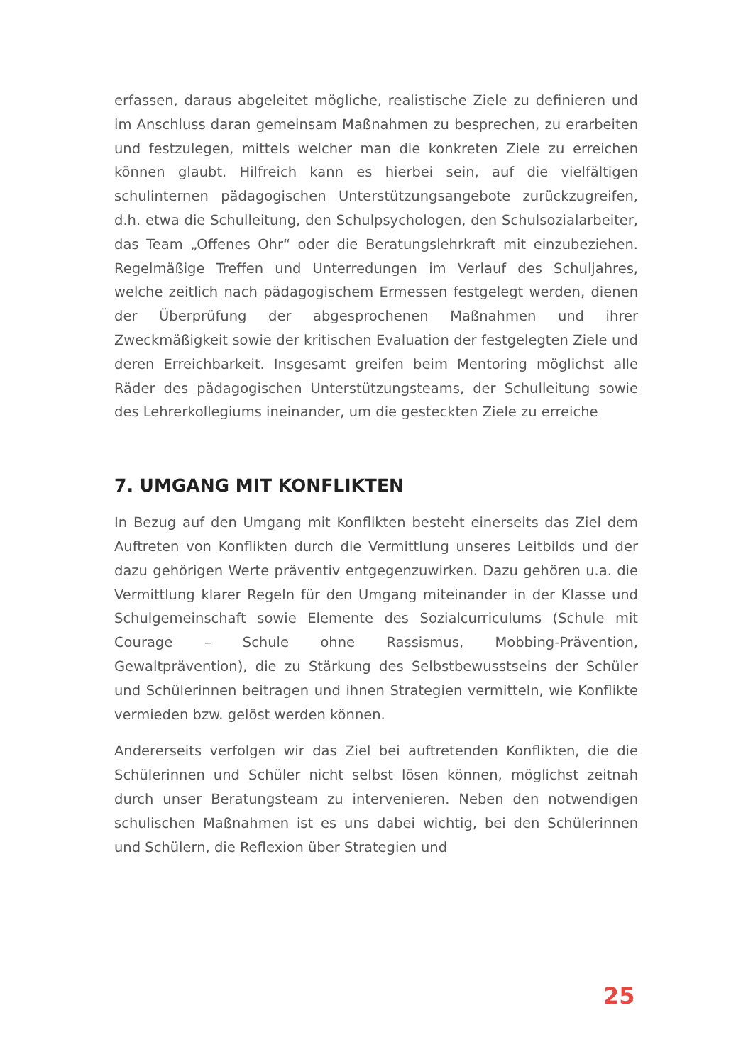erfassen, daraus abgeleitet mögliche, realistische Ziele zu definieren und im Anschluss daran gemeinsam Maßnahmen zu besprechen, zu erarbeiten und festzulegen, mittels welcher man die konkreten Ziele zu erreichen können glaubt. Hilfreich kann es hierbei sein, auf die vielfältigen schulinternen pädagogischen Unterstützungsangebote zurückzugreifen, d.h. etwa die Schulleitung, den Schulpsychologen, den Schulsozialarbeiter, das Team „Offenes Ohr“ oder die Beratungslehrkraft mit einzubeziehen. Regelmäßige Treffen und Unterredungen im Verlauf des Schuljahres, welche zeitlich nach pädagogischem Ermessen festgelegt werden, dienen der Überprüfung der abgesprochenen Maßnahmen und ihrer Zweckmäßigkeit sowie der kritischen Evaluation der festgelegten Ziele und deren Erreichbarkeit. Insgesamt greifen beim Mentoring möglichst alle Räder des pädagogischen Unterstützungsteams, der Schulleitung sowie des Lehrerkollegiums ineinander, um die gesteckten Ziele zu erreiche
7. UMGANG MIT KONFLIKTEN
In Bezug auf den Umgang mit Konflikten besteht einerseits das Ziel dem Auftreten von Konflikten durch die Vermittlung unseres Leitbilds und der dazu gehörigen Werte präventiv entgegenzuwirken. Dazu gehören u.a. die Vermittlung klarer Regeln für den Umgang miteinander in der Klasse und Schulgemeinschaft sowie Elemente des Sozialcurriculums (Schule mit Courage – Schule ohne Rassismus, Mobbing-Prävention, Gewaltprävention), die zu Stärkung des Selbstbewusstseins der Schüler und Schülerinnen beitragen und ihnen Strategien vermitteln, wie Konflikte vermieden bzw. gelöst werden können.
Andererseits verfolgen wir das Ziel bei auftretenden Konflikten, die die Schülerinnen und Schüler nicht selbst lösen können, möglichst zeitnah durch unser Beratungsteam zu intervenieren. Neben den notwendigen schulischen Maßnahmen ist es uns dabei wichtig, bei den Schülerinnen und Schülern, die Reflexion über Strategien und
25